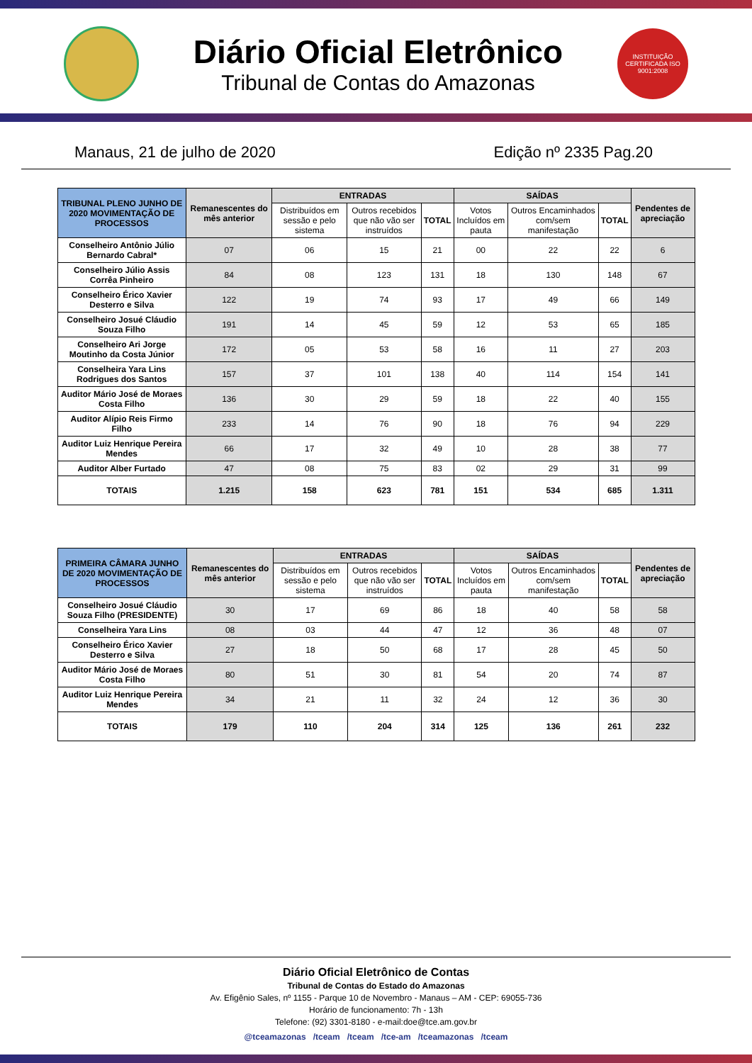Diário Oficial Eletrônico
Tribunal de Contas do Amazonas
INSTITUIÇÃO CERTIFICADA ISO 9001:2008
Manaus, 21 de julho de 2020 Edição nº 2335 Pag.20
| TRIBUNAL PLENO JUNHO DE 2020 MOVIMENTAÇÃO DE PROCESSOS | Remanescentes do mês anterior | ENTRADAS | | | SAÍDAS | | | Pendentes de apreciação |
| --- | --- | --- | --- | --- | --- | --- | --- | --- |
| | | Distribuídos em sessão e pelo sistema | Outros recebidos que não vão ser instruídos | TOTAL | Votos Incluídos em pauta | Outros Encaminhados com/sem manifestação | TOTAL | |
| Conselheiro Antônio Júlio Bernardo Cabral* | 07 | 06 | 15 | 21 | 00 | 22 | 22 | 6 |
| Conselheiro Júlio Assis Corrêa Pinheiro | 84 | 08 | 123 | 131 | 18 | 130 | 148 | 67 |
| Conselheiro Érico Xavier Desterro e Silva | 122 | 19 | 74 | 93 | 17 | 49 | 66 | 149 |
| Conselheiro Josué Cláudio Souza Filho | 191 | 14 | 45 | 59 | 12 | 53 | 65 | 185 |
| Conselheiro Ari Jorge Moutinho da Costa Júnior | 172 | 05 | 53 | 58 | 16 | 11 | 27 | 203 |
| Conselheira Yara Lins Rodrigues dos Santos | 157 | 37 | 101 | 138 | 40 | 114 | 154 | 141 |
| Auditor Mário José de Moraes Costa Filho | 136 | 30 | 29 | 59 | 18 | 22 | 40 | 155 |
| Auditor Alípio Reis Firmo Filho | 233 | 14 | 76 | 90 | 18 | 76 | 94 | 229 |
| Auditor Luiz Henrique Pereira Mendes | 66 | 17 | 32 | 49 | 10 | 28 | 38 | 77 |
| Auditor Alber Furtado | 47 | 08 | 75 | 83 | 02 | 29 | 31 | 99 |
| TOTAIS | 1.215 | 158 | 623 | 781 | 151 | 534 | 685 | 1.311 |
| PRIMEIRA CÂMARA JUNHO DE 2020 MOVIMENTAÇÃO DE PROCESSOS | Remanescentes do mês anterior | ENTRADAS | | | SAÍDAS | | | Pendentes de apreciação |
| --- | --- | --- | --- | --- | --- | --- | --- | --- |
| | | Distribuídos em sessão e pelo sistema | Outros recebidos que não vão ser instruídos | TOTAL | Votos Incluídos em pauta | Outros Encaminhados com/sem manifestação | TOTAL | |
| Conselheiro Josué Cláudio Souza Filho (PRESIDENTE) | 30 | 17 | 69 | 86 | 18 | 40 | 58 | 58 |
| Conselheira Yara Lins | 08 | 03 | 44 | 47 | 12 | 36 | 48 | 07 |
| Conselheiro Érico Xavier Desterro e Silva | 27 | 18 | 50 | 68 | 17 | 28 | 45 | 50 |
| Auditor Mário José de Moraes Costa Filho | 80 | 51 | 30 | 81 | 54 | 20 | 74 | 87 |
| Auditor Luiz Henrique Pereira Mendes | 34 | 21 | 11 | 32 | 24 | 12 | 36 | 30 |
| TOTAIS | 179 | 110 | 204 | 314 | 125 | 136 | 261 | 232 |
Diário Oficial Eletrônico de Contas
Tribunal de Contas do Estado do Amazonas
Av. Efigênio Sales, nº 1155 - Parque 10 de Novembro - Manaus – AM - CEP: 69055-736
Horário de funcionamento: 7h - 13h
Telefone: (92) 3301-8180 - e-mail:doe@tce.am.gov.br
@tceamazonas /tceam /tceam /tce-am /tceamazonas /tceam